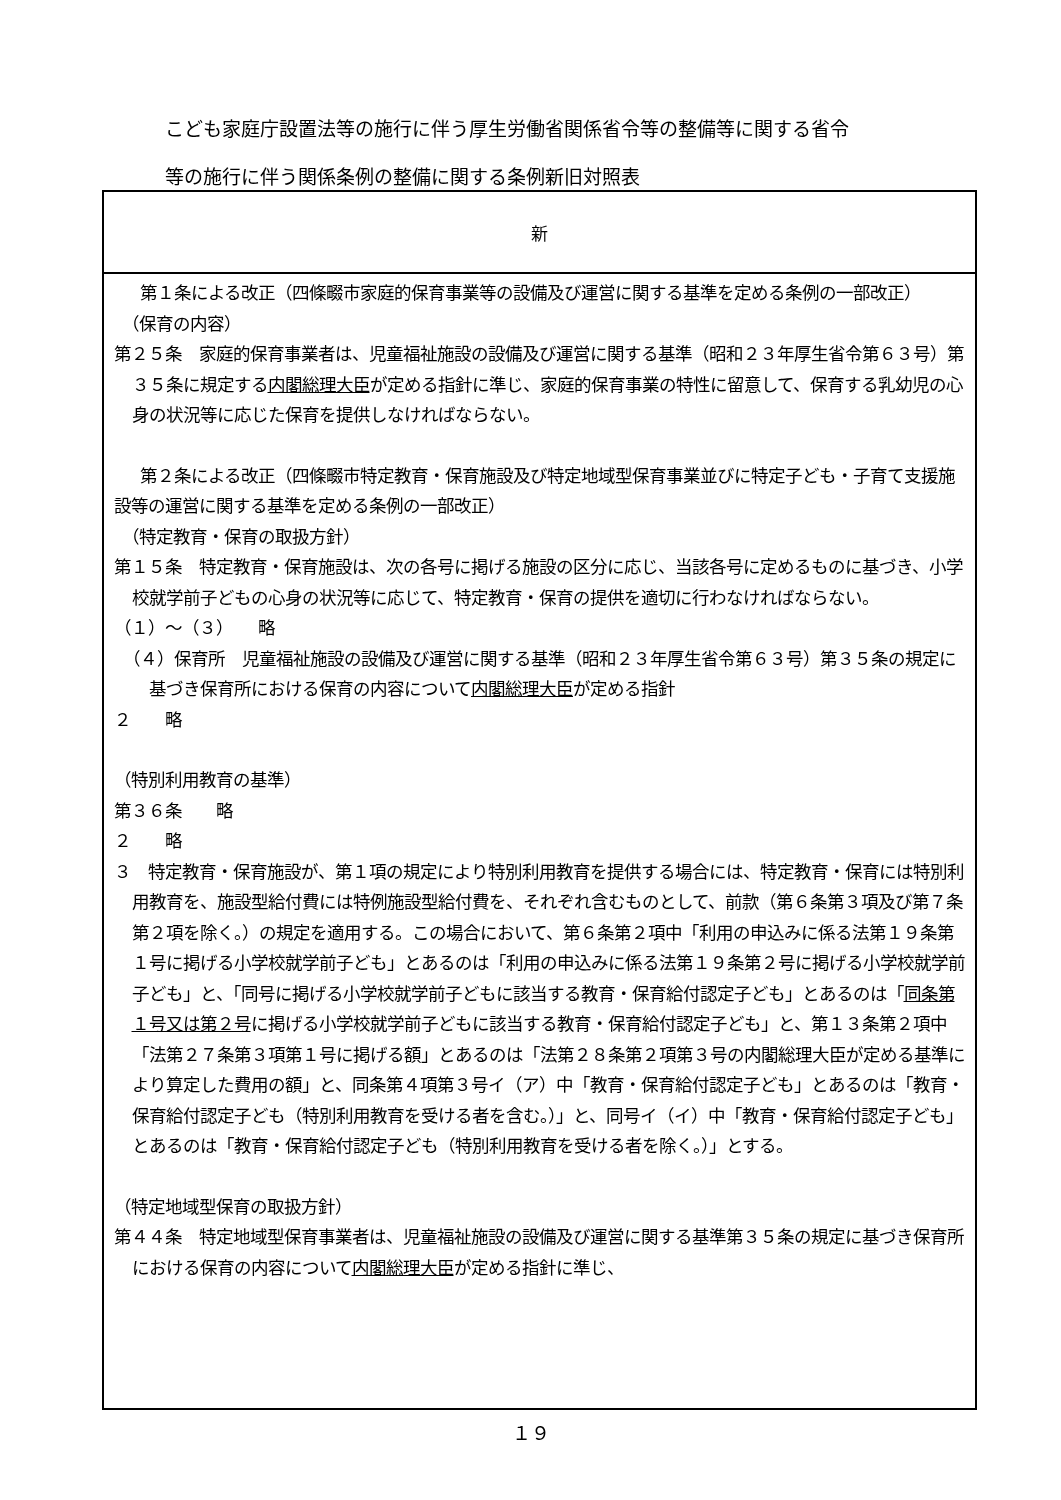こども家庭庁設置法等の施行に伴う厚生労働省関係省令等の整備等に関する省令
等の施行に伴う関係条例の整備に関する条例新旧対照表
| 新 |
| --- |
| 第１条による改正（四條畷市家庭的保育事業等の設備及び運営に関する基準を定める条例の一部改正） （保育の内容） 第２５条 家庭的保育事業者は、児童福祉施設の設備及び運営に関する基準（昭和２３年厚生省令第６３号）第３５条に規定する 内閣総理大臣 が定める指針に準じ、家庭的保育事業の特性に留意して、保育する乳幼児の心身の状況等に応じた保育を提供しなければならない。 第２条による改正（四條畷市特定教育・保育施設及び特定地域型保育事業並びに特定子ども・子育て支援施設等の運営に関する基準を定める条例の一部改正） （特定教育・保育の取扱方針） 第１５条 特定教育・保育施設は、次の各号に掲げる施設の区分に応じ、当該各号に定めるものに基づき、小学校就学前子どもの心身の状況等に応じて、特定教育・保育の提供を適切に行わなければならない。 （１）～（３） 略 （４）保育所 児童福祉施設の設備及び運営に関する基準（昭和２３年厚生省令第６３号）第３５条の規定に基づき保育所における保育の内容について 内閣総理大臣 が定める指針 ２ 略 （特別利用教育の基準） 第３６条 略 ２ 略 ３ 特定教育・保育施設が、第１項の規定により特別利用教育を提供する場合には、特定教育・保育には特別利用教育を、施設型給付費には特例施設型給付費を、それぞれ含むものとして、前款（第６条第３項及び第７条第２項を除く。）の規定を適用する。この場合において、第６条第２項中「利用の申込みに係る法第１９条第１号に掲げる小学校就学前子ども」とあるのは「利用の申込みに係る法第１９条第２号に掲げる小学校就学前子ども」と、「同号に掲げる小学校就学前子どもに該当する教育・保育給付認定子ども」とあるのは「 同条第１号又は第２号 に掲げる小学校就学前子どもに該当する教育・保育給付認定子ども」と、第１３条第２項中「法第２７条第３項第１号に掲げる額」とあるのは「法第２８条第２項第３号の内閣総理大臣が定める基準により算定した費用の額」と、同条第４項第３号イ（ア）中「教育・保育給付認定子ども」とあるのは「教育・保育給付認定子ども（特別利用教育を受ける者を含む。）」と、同号イ（イ）中「教育・保育給付認定子ども」とあるのは「教育・保育給付認定子ども（特別利用教育を受ける者を除く。）」とする。 （特定地域型保育の取扱方針） 第４４条 特定地域型保育事業者は、児童福祉施設の設備及び運営に関する基準第３５条の規定に基づき保育所における保育の内容について 内閣総理大臣 が定める指針に準じ、 |
１９